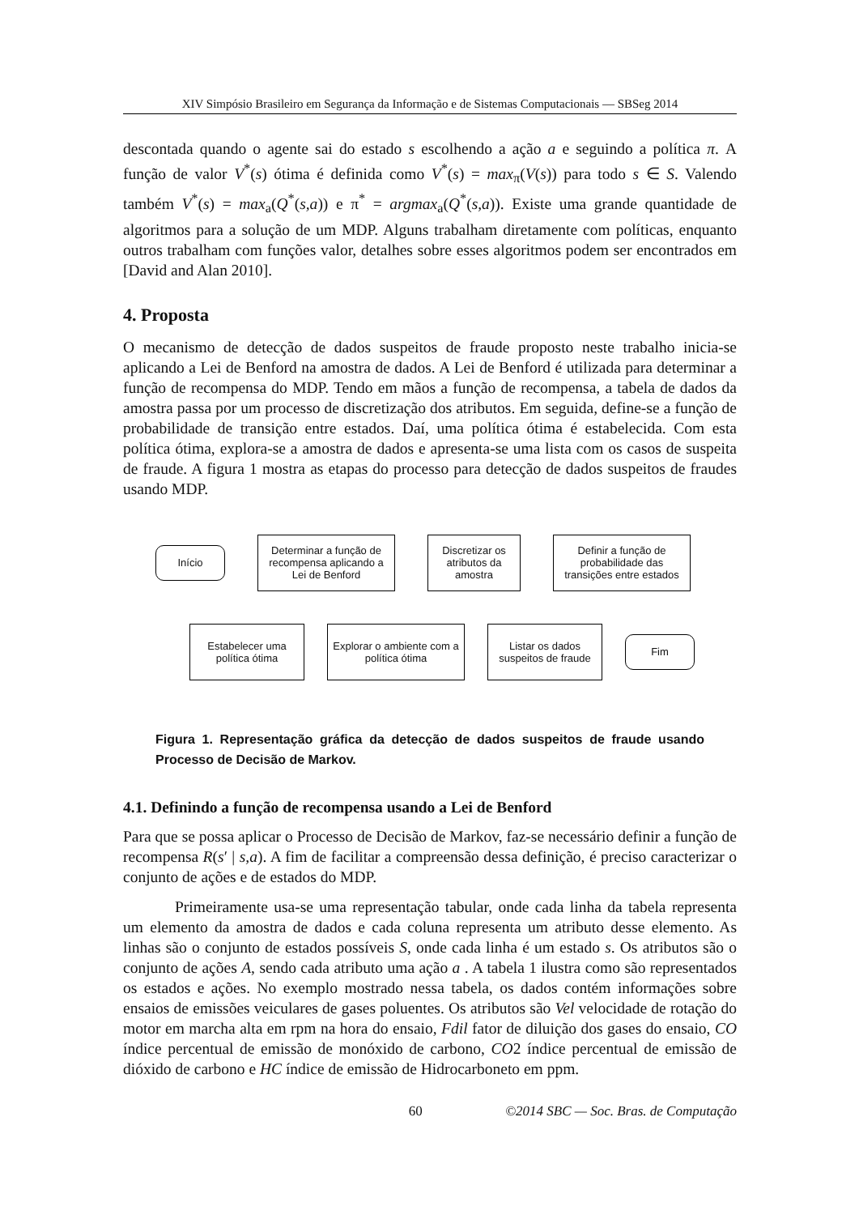XIV Simpósio Brasileiro em Segurança da Informação e de Sistemas Computacionais — SBSeg 2014
descontada quando o agente sai do estado s escolhendo a ação a e seguindo a política π. A função de valor V<sup>*</sup>(s) ótima é definida como V<sup>*</sup>(s) = max<sub>π</sub>(V(s)) para todo s ∈ S. Valendo também V<sup>*</sup>(s) = max<sub>a</sub>(Q<sup>*</sup>(s,a)) e π<sup>*</sup> = argmax<sub>a</sub>(Q<sup>*</sup>(s,a)). Existe uma grande quantidade de algoritmos para a solução de um MDP. Alguns trabalham diretamente com políticas, enquanto outros trabalham com funções valor, detalhes sobre esses algoritmos podem ser encontrados em [David and Alan 2010].
4. Proposta
O mecanismo de detecção de dados suspeitos de fraude proposto neste trabalho inicia-se aplicando a Lei de Benford na amostra de dados. A Lei de Benford é utilizada para determinar a função de recompensa do MDP. Tendo em mãos a função de recompensa, a tabela de dados da amostra passa por um processo de discretização dos atributos. Em seguida, define-se a função de probabilidade de transição entre estados. Daí, uma política ótima é estabelecida. Com esta política ótima, explora-se a amostra de dados e apresenta-se uma lista com os casos de suspeita de fraude. A figura 1 mostra as etapas do processo para detecção de dados suspeitos de fraudes usando MDP.
Início
Determinar a função de recompensa aplicando a Lei de Benford
Discretizar os atributos da amostra
Definir a função de probabilidade das transições entre estados
Estabelecer uma política ótima
Explorar o ambiente com a política ótima
Listar os dados suspeitos de fraude
Fim
Figura 1. Representação gráfica da detecção de dados suspeitos de fraude usando Processo de Decisão de Markov.
4.1. Definindo a função de recompensa usando a Lei de Benford
Para que se possa aplicar o Processo de Decisão de Markov, faz-se necessário definir a função de recompensa R(s′ | s,a). A fim de facilitar a compreensão dessa definição, é preciso caracterizar o conjunto de ações e de estados do MDP.
Primeiramente usa-se uma representação tabular, onde cada linha da tabela representa um elemento da amostra de dados e cada coluna representa um atributo desse elemento. As linhas são o conjunto de estados possíveis S, onde cada linha é um estado s. Os atributos são o conjunto de ações A, sendo cada atributo uma ação a . A tabela 1 ilustra como são representados os estados e ações. No exemplo mostrado nessa tabela, os dados contém informações sobre ensaios de emissões veiculares de gases poluentes. Os atributos são Vel velocidade de rotação do motor em marcha alta em rpm na hora do ensaio, Fdil fator de diluição dos gases do ensaio, CO índice percentual de emissão de monóxido de carbono, CO2 índice percentual de emissão de dióxido de carbono e HC índice de emissão de Hidrocarboneto em ppm.
60 ©2014 SBC — Soc. Bras. de Computação